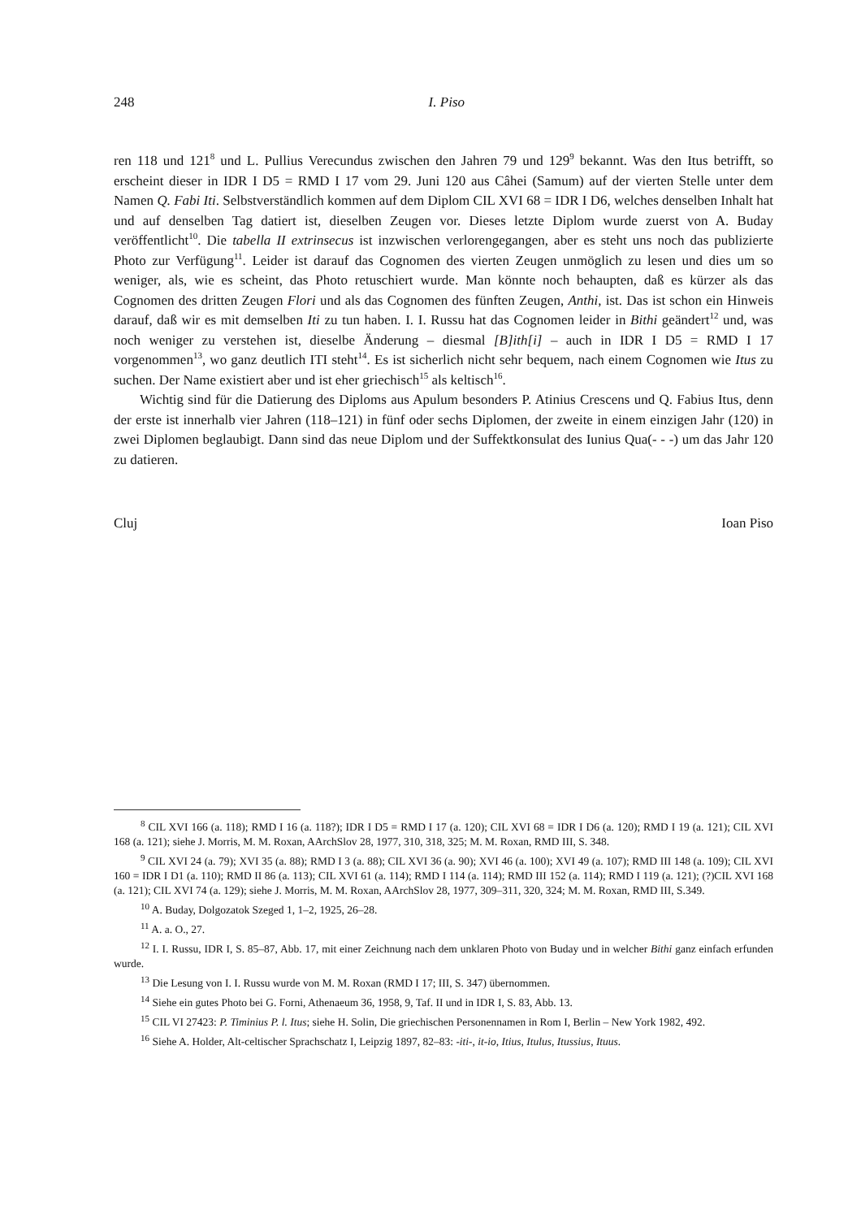248 I. Piso
ren 118 und 121<sup>8</sup> und L. Pullius Verecundus zwischen den Jahren 79 und 129<sup>9</sup> bekannt. Was den Itus betrifft, so erscheint dieser in IDR I D5 = RMD I 17 vom 29. Juni 120 aus Câhei (Samum) auf der vierten Stelle unter dem Namen Q. Fabi Iti. Selbstverständlich kommen auf dem Diplom CIL XVI 68 = IDR I D6, welches denselben Inhalt hat und auf denselben Tag datiert ist, dieselben Zeugen vor. Dieses letzte Diplom wurde zuerst von A. Buday veröffentlicht<sup>10</sup>. Die tabella II extrinsecus ist inzwischen verlorengegangen, aber es steht uns noch das publizierte Photo zur Verfügung<sup>11</sup>. Leider ist darauf das Cognomen des vierten Zeugen unmöglich zu lesen und dies um so weniger, als, wie es scheint, das Photo retuschiert wurde. Man könnte noch behaupten, daß es kürzer als das Cognomen des dritten Zeugen Flori und als das Cognomen des fünften Zeugen, Anthi, ist. Das ist schon ein Hinweis darauf, daß wir es mit demselben Iti zu tun haben. I. I. Russu hat das Cognomen leider in Bithi geändert<sup>12</sup> und, was noch weniger zu verstehen ist, dieselbe Änderung – diesmal [B]ith[i] – auch in IDR I D5 = RMD I 17 vorgenommen<sup>13</sup>, wo ganz deutlich ITI steht<sup>14</sup>. Es ist sicherlich nicht sehr bequem, nach einem Cognomen wie Itus zu suchen. Der Name existiert aber und ist eher griechisch<sup>15</sup> als keltisch<sup>16</sup>.
Wichtig sind für die Datierung des Diploms aus Apulum besonders P. Atinius Crescens und Q. Fabius Itus, denn der erste ist innerhalb vier Jahren (118–121) in fünf oder sechs Diplomen, der zweite in einem einzigen Jahr (120) in zwei Diplomen beglaubigt. Dann sind das neue Diplom und der Suffektkonsulat des Iunius Qua(- - -) um das Jahr 120 zu datieren.
Cluj Ioan Piso
<sup>8</sup> CIL XVI 166 (a. 118); RMD I 16 (a. 118?); IDR I D5 = RMD I 17 (a. 120); CIL XVI 68 = IDR I D6 (a. 120); RMD I 19 (a. 121); CIL XVI 168 (a. 121); siehe J. Morris, M. M. Roxan, AArchSlov 28, 1977, 310, 318, 325; M. M. Roxan, RMD III, S. 348.
<sup>9</sup> CIL XVI 24 (a. 79); XVI 35 (a. 88); RMD I 3 (a. 88); CIL XVI 36 (a. 90); XVI 46 (a. 100); XVI 49 (a. 107); RMD III 148 (a. 109); CIL XVI 160 = IDR I D1 (a. 110); RMD II 86 (a. 113); CIL XVI 61 (a. 114); RMD I 114 (a. 114); RMD III 152 (a. 114); RMD I 119 (a. 121); (?)CIL XVI 168 (a. 121); CIL XVI 74 (a. 129); siehe J. Morris, M. M. Roxan, AArchSlov 28, 1977, 309–311, 320, 324; M. M. Roxan, RMD III, S.349.
<sup>10</sup> A. Buday, Dolgozatok Szeged 1, 1–2, 1925, 26–28.
<sup>11</sup> A. a. O., 27.
<sup>12</sup> I. I. Russu, IDR I, S. 85–87, Abb. 17, mit einer Zeichnung nach dem unklaren Photo von Buday und in welcher Bithi ganz einfach erfunden wurde.
<sup>13</sup> Die Lesung von I. I. Russu wurde von M. M. Roxan (RMD I 17; III, S. 347) übernommen.
<sup>14</sup> Siehe ein gutes Photo bei G. Forni, Athenaeum 36, 1958, 9, Taf. II und in IDR I, S. 83, Abb. 13.
<sup>15</sup> CIL VI 27423: P. Timinius P. l. Itus; siehe H. Solin, Die griechischen Personennamen in Rom I, Berlin – New York 1982, 492.
<sup>16</sup> Siehe A. Holder, Alt-celtischer Sprachschatz I, Leipzig 1897, 82–83: -iti-, it-io, Itius, Itulus, Itussius, Ituus.